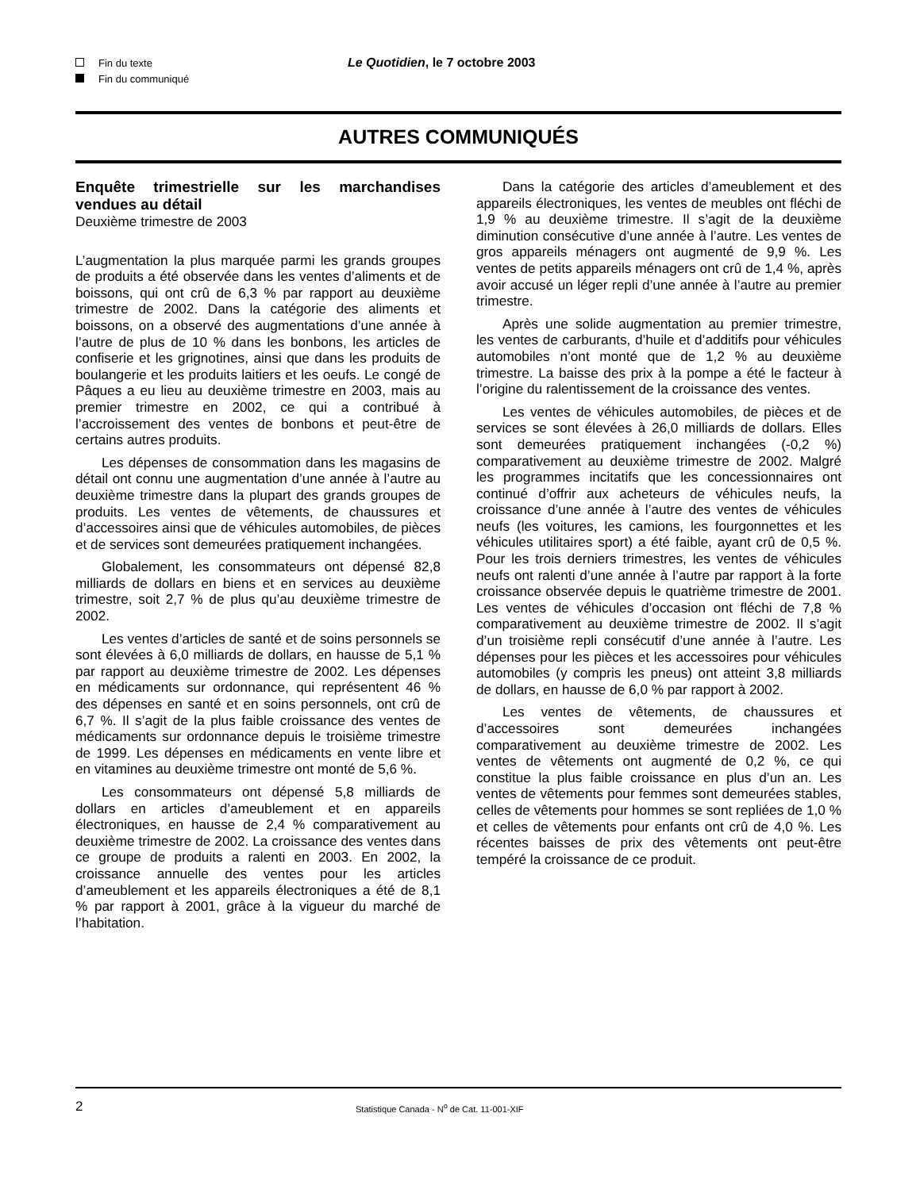Fin du texte
Fin du communiqué
Le Quotidien, le 7 octobre 2003
AUTRES COMMUNIQUÉS
Enquête trimestrielle sur les marchandises vendues au détail
Deuxième trimestre de 2003
L’augmentation la plus marquée parmi les grands groupes de produits a été observée dans les ventes d’aliments et de boissons, qui ont crû de 6,3 % par rapport au deuxième trimestre de 2002. Dans la catégorie des aliments et boissons, on a observé des augmentations d’une année à l’autre de plus de 10 % dans les bonbons, les articles de confiserie et les grignotines, ainsi que dans les produits de boulangerie et les produits laitiers et les oeufs. Le congé de Pâques a eu lieu au deuxième trimestre en 2003, mais au premier trimestre en 2002, ce qui a contribué à l’accroissement des ventes de bonbons et peut-être de certains autres produits.
Les dépenses de consommation dans les magasins de détail ont connu une augmentation d’une année à l’autre au deuxième trimestre dans la plupart des grands groupes de produits. Les ventes de vêtements, de chaussures et d’accessoires ainsi que de véhicules automobiles, de pièces et de services sont demeurées pratiquement inchangées.
Globalement, les consommateurs ont dépensé 82,8 milliards de dollars en biens et en services au deuxième trimestre, soit 2,7 % de plus qu’au deuxième trimestre de 2002.
Les ventes d’articles de santé et de soins personnels se sont élevées à 6,0 milliards de dollars, en hausse de 5,1 % par rapport au deuxième trimestre de 2002. Les dépenses en médicaments sur ordonnance, qui représentent 46 % des dépenses en santé et en soins personnels, ont crû de 6,7 %. Il s’agit de la plus faible croissance des ventes de médicaments sur ordonnance depuis le troisième trimestre de 1999. Les dépenses en médicaments en vente libre et en vitamines au deuxième trimestre ont monté de 5,6 %.
Les consommateurs ont dépensé 5,8 milliards de dollars en articles d’ameublement et en appareils électroniques, en hausse de 2,4 % comparativement au deuxième trimestre de 2002. La croissance des ventes dans ce groupe de produits a ralenti en 2003. En 2002, la croissance annuelle des ventes pour les articles d’ameublement et les appareils électroniques a été de 8,1 % par rapport à 2001, grâce à la vigueur du marché de l’habitation.
Dans la catégorie des articles d’ameublement et des appareils électroniques, les ventes de meubles ont fléchi de 1,9 % au deuxième trimestre. Il s’agit de la deuxième diminution consécutive d’une année à l’autre. Les ventes de gros appareils ménagers ont augmenté de 9,9 %. Les ventes de petits appareils ménagers ont crû de 1,4 %, après avoir accusé un léger repli d’une année à l’autre au premier trimestre.
Après une solide augmentation au premier trimestre, les ventes de carburants, d’huile et d’additifs pour véhicules automobiles n’ont monté que de 1,2 % au deuxième trimestre. La baisse des prix à la pompe a été le facteur à l’origine du ralentissement de la croissance des ventes.
Les ventes de véhicules automobiles, de pièces et de services se sont élevées à 26,0 milliards de dollars. Elles sont demeurées pratiquement inchangées (-0,2 %) comparativement au deuxième trimestre de 2002. Malgré les programmes incitatifs que les concessionnaires ont continué d’offrir aux acheteurs de véhicules neufs, la croissance d’une année à l’autre des ventes de véhicules neufs (les voitures, les camions, les fourgonnettes et les véhicules utilitaires sport) a été faible, ayant crû de 0,5 %. Pour les trois derniers trimestres, les ventes de véhicules neufs ont ralenti d’une année à l’autre par rapport à la forte croissance observée depuis le quatrième trimestre de 2001. Les ventes de véhicules d’occasion ont fléchi de 7,8 % comparativement au deuxième trimestre de 2002. Il s’agit d’un troisième repli consécutif d’une année à l’autre. Les dépenses pour les pièces et les accessoires pour véhicules automobiles (y compris les pneus) ont atteint 3,8 milliards de dollars, en hausse de 6,0 % par rapport à 2002.
Les ventes de vêtements, de chaussures et d’accessoires sont demeurées inchangées comparativement au deuxième trimestre de 2002. Les ventes de vêtements ont augmenté de 0,2 %, ce qui constitue la plus faible croissance en plus d’un an. Les ventes de vêtements pour femmes sont demeurées stables, celles de vêtements pour hommes se sont repliées de 1,0 % et celles de vêtements pour enfants ont crû de 4,0 %. Les récentes baisses de prix des vêtements ont peut-être tempéré la croissance de ce produit.
2 Statistique Canada - N<sup>o</sup> de Cat. 11-001-XIF